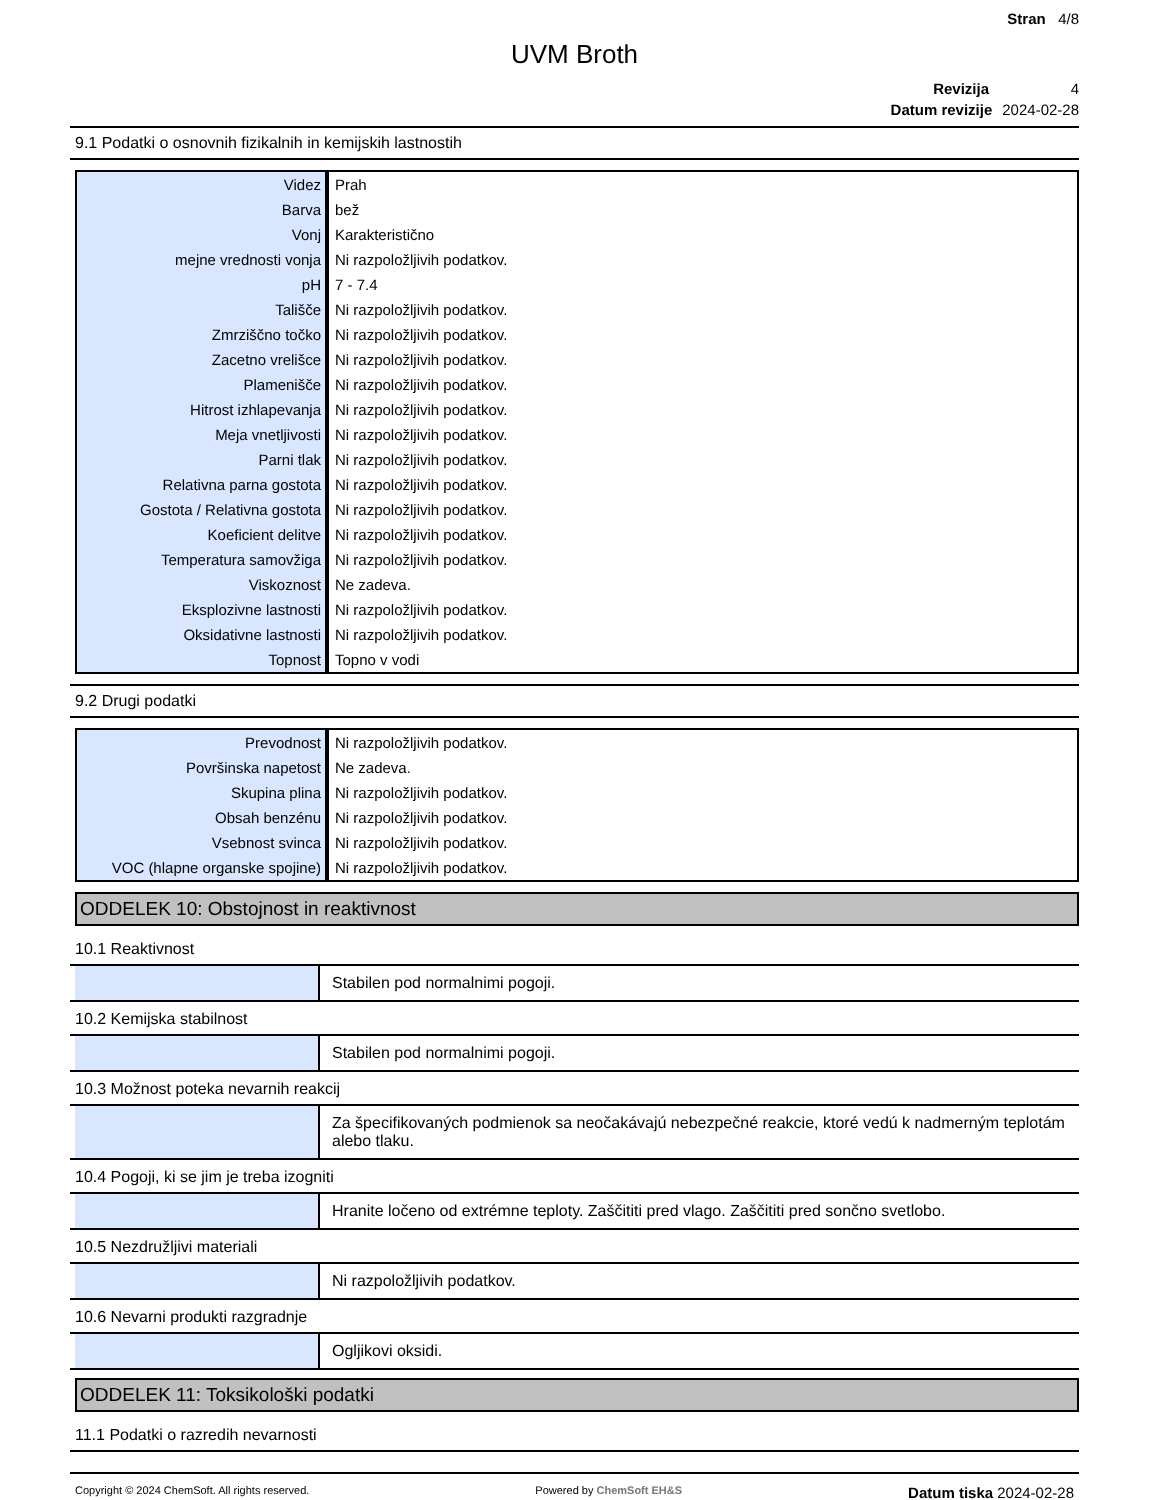Stran 4/8
UVM Broth
Revizija 4
Datum revizije 2024-02-28
9.1 Podatki o osnovnih fizikalnih in kemijskih lastnostih
| Videz | Prah |
| Barva | bež |
| Vonj | Karakteristično |
| mejne vrednosti vonja | Ni razpoložljivih podatkov. |
| pH | 7 - 7.4 |
| Tališče | Ni razpoložljivih podatkov. |
| Zmrziščno točko | Ni razpoložljivih podatkov. |
| Zacetno vrelišce | Ni razpoložljivih podatkov. |
| Plamenišče | Ni razpoložljivih podatkov. |
| Hitrost izhlapevanja | Ni razpoložljivih podatkov. |
| Meja vnetljivosti | Ni razpoložljivih podatkov. |
| Parni tlak | Ni razpoložljivih podatkov. |
| Relativna parna gostota | Ni razpoložljivih podatkov. |
| Gostota / Relativna gostota | Ni razpoložljivih podatkov. |
| Koeficient delitve | Ni razpoložljivih podatkov. |
| Temperatura samovžiga | Ni razpoložljivih podatkov. |
| Viskoznost | Ne zadeva. |
| Eksplozivne lastnosti | Ni razpoložljivih podatkov. |
| Oksidativne lastnosti | Ni razpoložljivih podatkov. |
| Topnost | Topno v vodi |
9.2 Drugi podatki
| Prevodnost | Ni razpoložljivih podatkov. |
| Površinska napetost | Ne zadeva. |
| Skupina plina | Ni razpoložljivih podatkov. |
| Obsah benzénu | Ni razpoložljivih podatkov. |
| Vsebnost svinca | Ni razpoložljivih podatkov. |
| VOC (hlapne organske spojine) | Ni razpoložljivih podatkov. |
ODDELEK 10: Obstojnost in reaktivnost
10.1 Reaktivnost
Stabilen pod normalnimi pogoji.
10.2 Kemijska stabilnost
Stabilen pod normalnimi pogoji.
10.3 Možnost poteka nevarnih reakcij
Za špecifikovaných podmienok sa neočakávajú nebezpečné reakcie, ktoré vedú k nadmerným teplotám alebo tlaku.
10.4 Pogoji, ki se jim je treba izogniti
Hranite ločeno od extrémne teploty. Zaščititi pred vlago. Zaščititi pred sončno svetlobo.
10.5 Nezdružljivi materiali
Ni razpoložljivih podatkov.
10.6 Nevarni produkti razgradnje
Ogljikovi oksidi.
ODDELEK 11: Toksikološki podatki
11.1 Podatki o razredih nevarnosti
Copyright © 2024 ChemSoft. All rights reserved. Powered by ChemSoft EH&S Datum tiska 2024-02-28